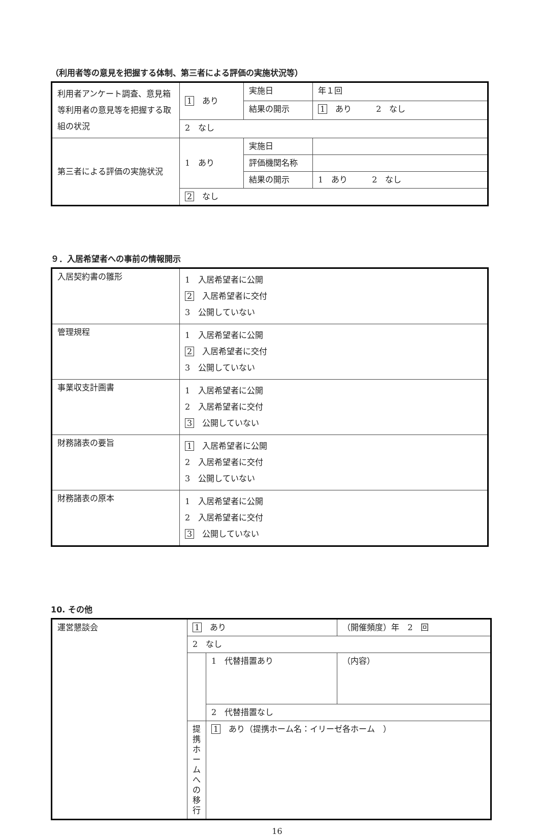（利用者等の意見を把握する体制、第三者による評価の実施状況等）
| 利用者アンケート調査、意見箱等利用者の意見等を把握する取組の状況 | 1 あり | 実施日 | 年１回 |
| | | 結果の開示 | 1 あり 2 なし |
| | 2 なし | | |
| 第三者による評価の実施状況 | 1 あり | 実施日 | |
| | | 評価機関名称 | |
| | | 結果の開示 | 1 あり 2 なし |
| | 2 なし | | |
９．入居希望者への事前の情報開示
| 入居契約書の雛形 | 1 入居希望者に公開 2 入居希望者に交付 3 公開していない |
| 管理規程 | 1 入居希望者に公開 2 入居希望者に交付 3 公開していない |
| 事業収支計画書 | 1 入居希望者に公開 2 入居希望者に交付 3 公開していない |
| 財務諸表の要旨 | 1 入居希望者に公開 2 入居希望者に交付 3 公開していない |
| 財務諸表の原本 | 1 入居希望者に公開 2 入居希望者に交付 3 公開していない |
10. その他
| 運営懇談会 | 1 あり | | （開催頻度）年 2 回 |
| | 2 なし | | |
| | | 1 代替措置あり | （内容） |
| | | 2 代替措置なし | |
| | 提携ホームへの移行 | 1 あり（提携ホーム名：イリーゼ各ホーム ） | |
16